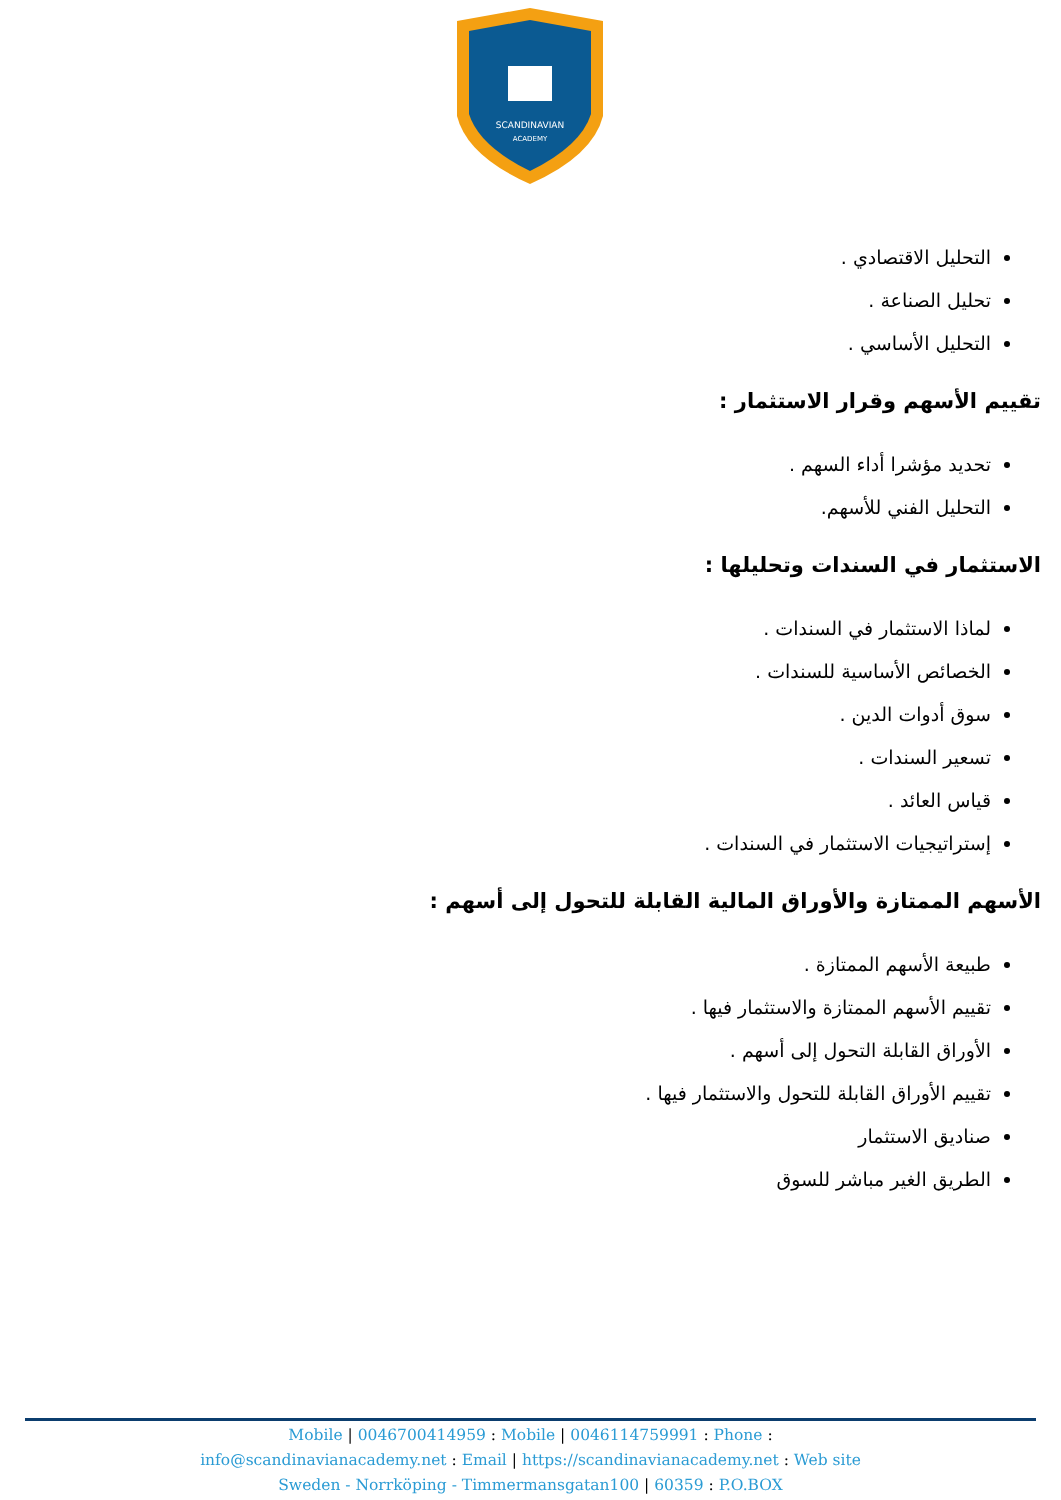SCANDINAVIAN
ACADEMY
التحليل الاقتصادي .
تحليل الصناعة .
التحليل الأساسي .
تقييم الأسهم وقرار الاستثمار :
تحديد مؤشرا أداء السهم .
التحليل الفني للأسهم.
الاستثمار في السندات وتحليلها :
لماذا الاستثمار في السندات .
الخصائص الأساسية للسندات .
سوق أدوات الدين .
تسعير السندات .
قياس العائد .
إستراتيجيات الاستثمار في السندات .
الأسهم الممتازة والأوراق المالية القابلة للتحول إلى أسهم :
طبيعة الأسهم الممتازة .
تقييم الأسهم الممتازة والاستثمار فيها .
الأوراق القابلة التحول إلى أسهم .
تقييم الأوراق القابلة للتحول والاستثمار فيها .
صناديق الاستثمار
الطريق الغير مباشر للسوق
Mobile | 0046700414959 : Mobile | 0046114759991 : Phone :
info@scandinavianacademy.net : Email | https://scandinavianacademy.net : Web site
Sweden - Norrköping - Timmermansgatan100 | 60359 : P.O.BOX